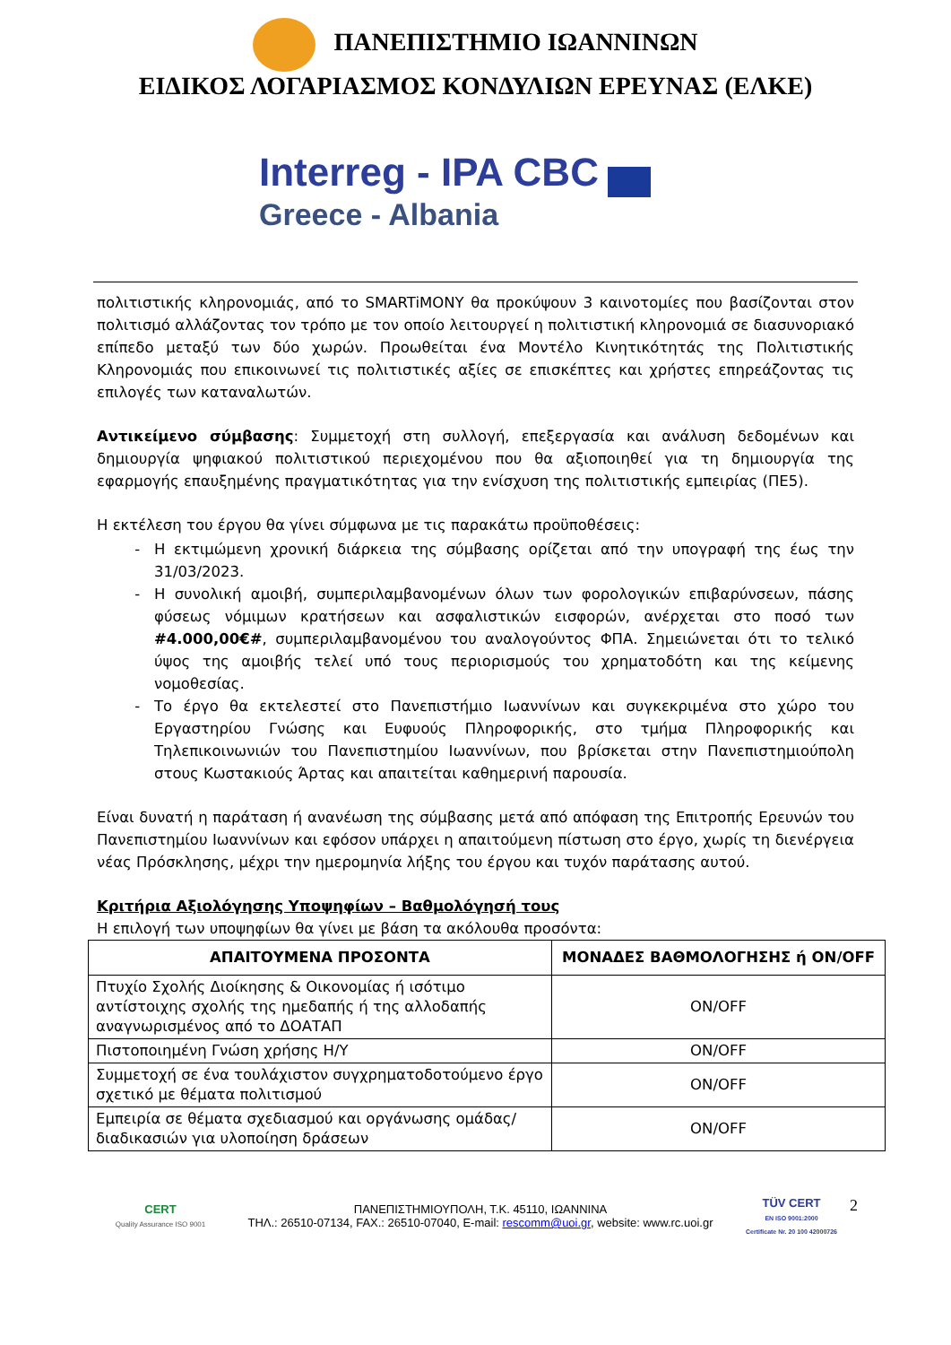ΠΑΝΕΠΙΣΤΗΜΙΟ ΙΩΑΝΝΙΝΩΝ
ΕΙΔΙΚΟΣ ΛΟΓΑΡΙΑΣΜΟΣ ΚΟΝΔΥΛΙΩΝ ΕΡΕΥΝΑΣ (ΕΛΚΕ)
Interreg - IPA CBC
Greece - Albania
πολιτιστικής κληρονομιάς, από το SMARTiMONY θα προκύψουν 3 καινοτομίες που βασίζονται στον πολιτισμό αλλάζοντας τον τρόπο με τον οποίο λειτουργεί η πολιτιστική κληρονομιά σε διασυνοριακό επίπεδο μεταξύ των δύο χωρών. Προωθείται ένα Μοντέλο Κινητικότητάς της Πολιτιστικής Κληρονομιάς που επικοινωνεί τις πολιτιστικές αξίες σε επισκέπτες και χρήστες επηρεάζοντας τις επιλογές των καταναλωτών.
Αντικείμενο σύμβασης: Συμμετοχή στη συλλογή, επεξεργασία και ανάλυση δεδομένων και δημιουργία ψηφιακού πολιτιστικού περιεχομένου που θα αξιοποιηθεί για τη δημιουργία της εφαρμογής επαυξημένης πραγματικότητας για την ενίσχυση της πολιτιστικής εμπειρίας (ΠΕ5).
Η εκτέλεση του έργου θα γίνει σύμφωνα με τις παρακάτω προϋποθέσεις:
Η εκτιμώμενη χρονική διάρκεια της σύμβασης ορίζεται από την υπογραφή της έως την 31/03/2023.
Η συνολική αμοιβή, συμπεριλαμβανομένων όλων των φορολογικών επιβαρύνσεων, πάσης φύσεως νόμιμων κρατήσεων και ασφαλιστικών εισφορών, ανέρχεται στο ποσό των #4.000,00€#, συμπεριλαμβανομένου του αναλογούντος ΦΠΑ. Σημειώνεται ότι το τελικό ύψος της αμοιβής τελεί υπό τους περιορισμούς του χρηματοδότη και της κείμενης νομοθεσίας.
Το έργο θα εκτελεστεί στο Πανεπιστήμιο Ιωαννίνων και συγκεκριμένα στο χώρο του Εργαστηρίου Γνώσης και Ευφυούς Πληροφορικής, στο τμήμα Πληροφορικής και Τηλεπικοινωνιών του Πανεπιστημίου Ιωαννίνων, που βρίσκεται στην Πανεπιστημιούπολη στους Κωστακιούς Άρτας και απαιτείται καθημερινή παρουσία.
Είναι δυνατή η παράταση ή ανανέωση της σύμβασης μετά από απόφαση της Επιτροπής Ερευνών του Πανεπιστημίου Ιωαννίνων και εφόσον υπάρχει η απαιτούμενη πίστωση στο έργο, χωρίς τη διενέργεια νέας Πρόσκλησης, μέχρι την ημερομηνία λήξης του έργου και τυχόν παράτασης αυτού.
Κριτήρια Αξιολόγησης Υποψηφίων – Βαθμολόγησή τους
Η επιλογή των υποψηφίων θα γίνει με βάση τα ακόλουθα προσόντα:
| ΑΠΑΙΤΟΥΜΕΝΑ ΠΡΟΣΟΝΤΑ | ΜΟΝΑΔΕΣ ΒΑΘΜΟΛΟΓΗΣΗΣ ή ON/OFF |
| --- | --- |
| Πτυχίο Σχολής Διοίκησης & Οικονομίας ή ισότιμο αντίστοιχης σχολής της ημεδαπής ή της αλλοδαπής αναγνωρισμένος από το ΔΟΑΤΑΠ | ON/OFF |
| Πιστοποιημένη Γνώση χρήσης Η/Υ | ON/OFF |
| Συμμετοχή σε ένα τουλάχιστον συγχρηματοδοτούμενο έργο σχετικό με θέματα πολιτισμού | ON/OFF |
| Εμπειρία σε θέματα σχεδιασμού και οργάνωσης ομάδας/ διαδικασιών για υλοποίηση δράσεων | ON/OFF |
CERT
Quality Assurance ISO 9001
ΠΑΝΕΠΙΣΤΗΜΙΟΥΠΟΛΗ, Τ.Κ. 45110, ΙΩΑΝΝΙΝΑ
ΤΗΛ.: 26510-07134, FAX.: 26510-07040, E-mail: rescomm@uoi.gr, website: www.rc.uoi.gr
TÜV CERT
EN ISO 9001:2000
Certificate Nr. 20 100 42000726
2